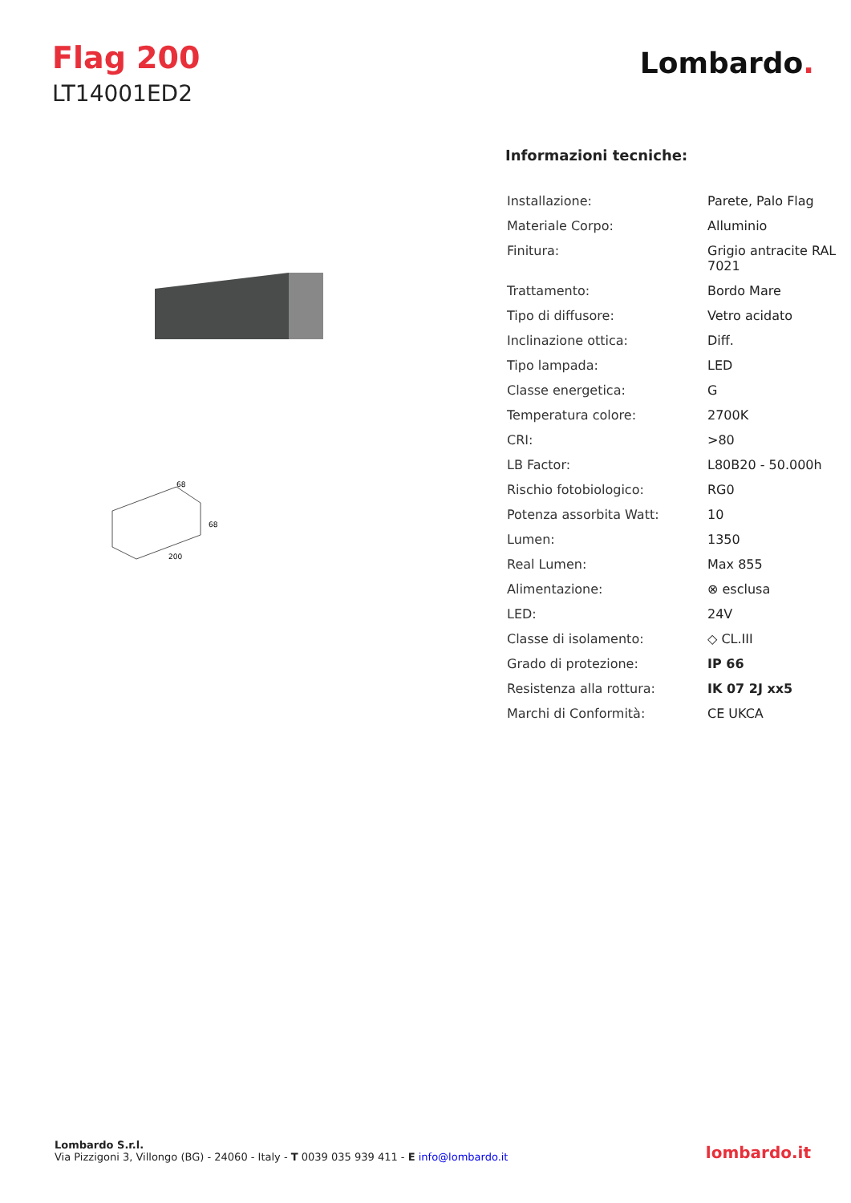Flag 200
LT14001ED2
Lombardo.
68
68
200
Informazioni tecniche:
| Installazione: | Parete, Palo Flag |
| Materiale Corpo: | Alluminio |
| Finitura: | Grigio antracite RAL 7021 |
| Trattamento: | Bordo Mare |
| Tipo di diffusore: | Vetro acidato |
| Inclinazione ottica: | Diff. |
| Tipo lampada: | LED |
| Classe energetica: | G |
| Temperatura colore: | 2700K |
| CRI: | >80 |
| LB Factor: | L80B20 - 50.000h |
| Rischio fotobiologico: | RG0 |
| Potenza assorbita Watt: | 10 |
| Lumen: | 1350 |
| Real Lumen: | Max 855 |
| Alimentazione: | ⊗ esclusa |
| LED: | 24V |
| Classe di isolamento: | ◇ CL.III |
| Grado di protezione: | IP 66 |
| Resistenza alla rottura: | IK 07 2J xx5 |
| Marchi di Conformità: | CE UKCA |
Lombardo S.r.l.
Via Pizzigoni 3, Villongo (BG) - 24060 - Italy - T 0039 035 939 411 - E info@lombardo.it
lombardo.it